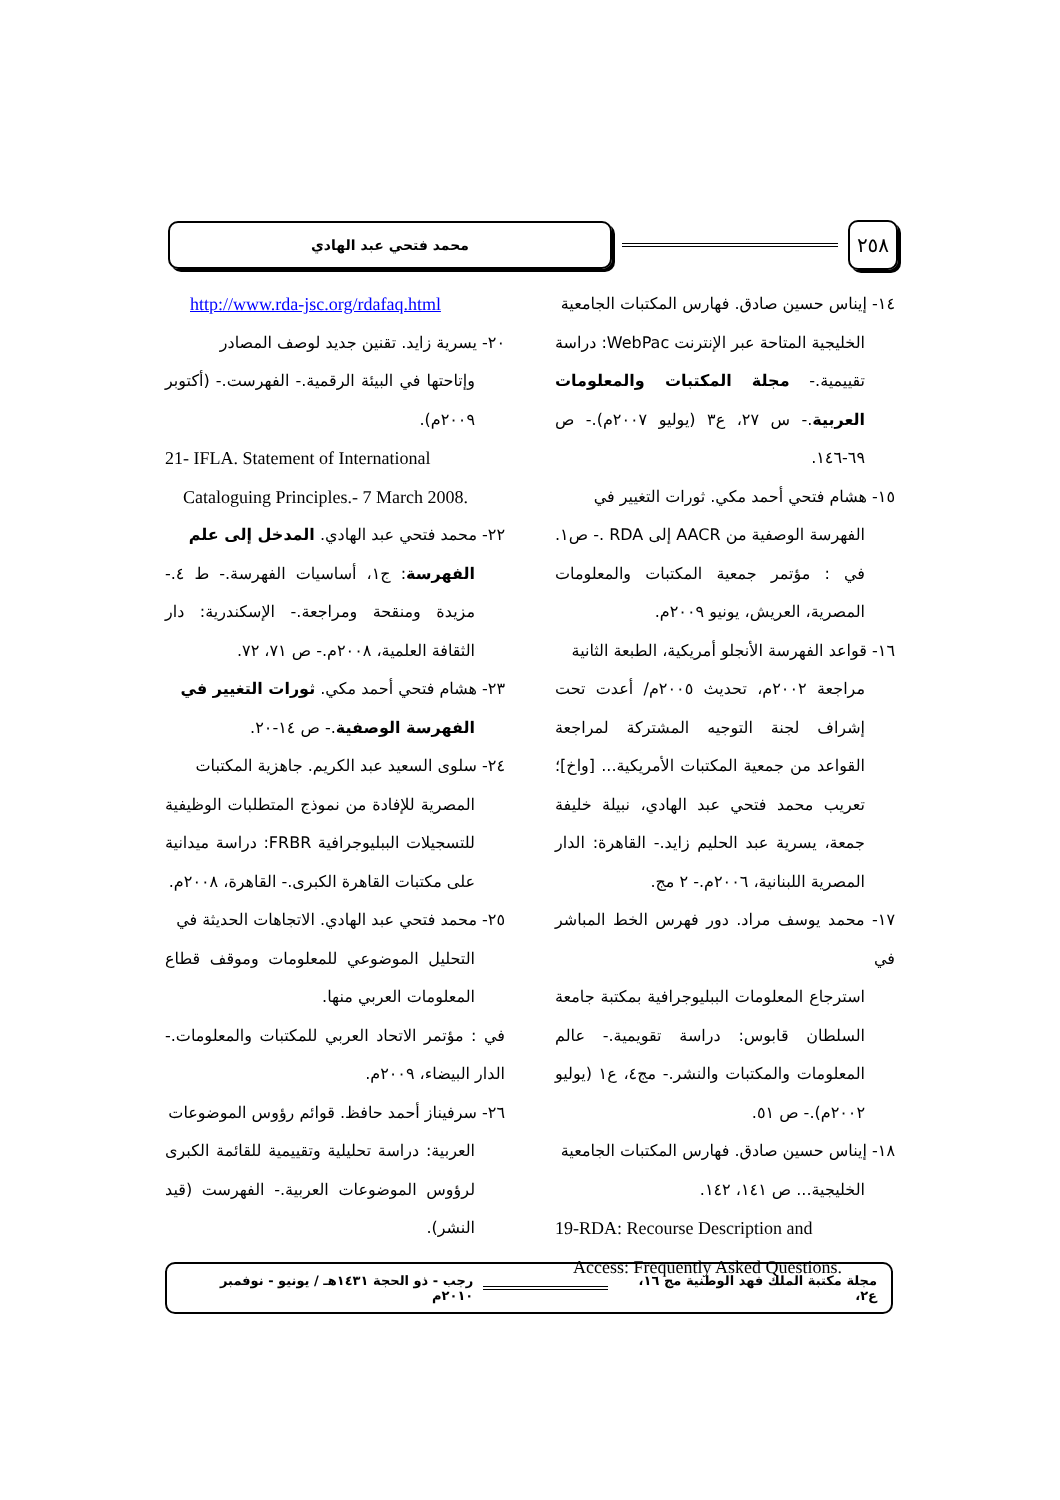٢٥٨
محمد فتحي عبد الهادي
١٤- إيناس حسين صادق. فهارس المكتبات الجامعية
الخليجية المتاحة عبر الإنترنت WebPac: دراسة تقييمية.- مجلة المكتبات والمعلومات العربية.- س ٢٧، ع٣ (يوليو ٢٠٠٧م).- ص ٦٩-١٤٦.
١٥- هشام فتحي أحمد مكي. ثورات التغيير في
الفهرسة الوصفية من AACR إلى RDA .- ص١. في : مؤتمر جمعية المكتبات والمعلومات المصرية، العريش، يونيو ٢٠٠٩م.
١٦- قواعد الفهرسة الأنجلو أمريكية، الطبعة الثانية
مراجعة ٢٠٠٢م، تحديث ٢٠٠٥م/ أعدت تحت إشراف لجنة التوجيه المشتركة لمراجعة القواعد من جمعية المكتبات الأمريكية... [واخ]؛ تعريب محمد فتحي عبد الهادي، نبيلة خليفة جمعة، يسرية عبد الحليم زايد.- القاهرة: الدار المصرية اللبنانية، ٢٠٠٦م.- ٢ مج.
١٧- محمد يوسف مراد. دور فهرس الخط المباشر في
استرجاع المعلومات الببليوجرافية بمكتبة جامعة السلطان قابوس: دراسة تقويمية.- عالم المعلومات والمكتبات والنشر.- مج٤، ع١ (يوليو ٢٠٠٢م).- ص ٥١.
١٨- إيناس حسين صادق. فهارس المكتبات الجامعية
الخليجية... ص ١٤١، ١٤٢.
19-RDA: Recourse Description and
Access: Frequently Asked Questions.
http://www.rda-jsc.org/rdafaq.html
٢٠- يسرية زايد. تقنين جديد لوصف المصادر
وإتاحتها في البيئة الرقمية.- الفهرست.- (أكتوبر ٢٠٠٩م).
21- IFLA. Statement of International
Cataloguing Principles.- 7 March 2008.
٢٢- محمد فتحي عبد الهادي. المدخل إلى علم
الفهرسة: ج١، أساسيات الفهرسة.- ط ٤.- مزيدة ومنقحة ومراجعة.- الإسكندرية: دار الثقافة العلمية، ٢٠٠٨م.- ص ٧١، ٧٢.
٢٣- هشام فتحي أحمد مكي. ثورات التغيير في
الفهرسة الوصفية.- ص ١٤-٢٠.
٢٤- سلوى السعيد عبد الكريم. جاهزية المكتبات
المصرية للإفادة من نموذج المتطلبات الوظيفية للتسجيلات الببليوجرافية FRBR: دراسة ميدانية على مكتبات القاهرة الكبرى.- القاهرة، ٢٠٠٨م.
٢٥- محمد فتحي عبد الهادي. الاتجاهات الحديثة في
التحليل الموضوعي للمعلومات وموقف قطاع المعلومات العربي منها.
في : مؤتمر الاتحاد العربي للمكتبات والمعلومات.- الدار البيضاء، ٢٠٠٩م.
٢٦- سرفيناز أحمد حافظ. قوائم رؤوس الموضوعات
العربية: دراسة تحليلية وتقييمية للقائمة الكبرى لرؤوس الموضوعات العربية.- الفهرست (قيد النشر).
مجلة مكتبة الملك فهد الوطنية مج ١٦، ع٢،
رجب - ذو الحجة ١٤٣١هـ / يونيو - نوفمبر ٢٠١٠م